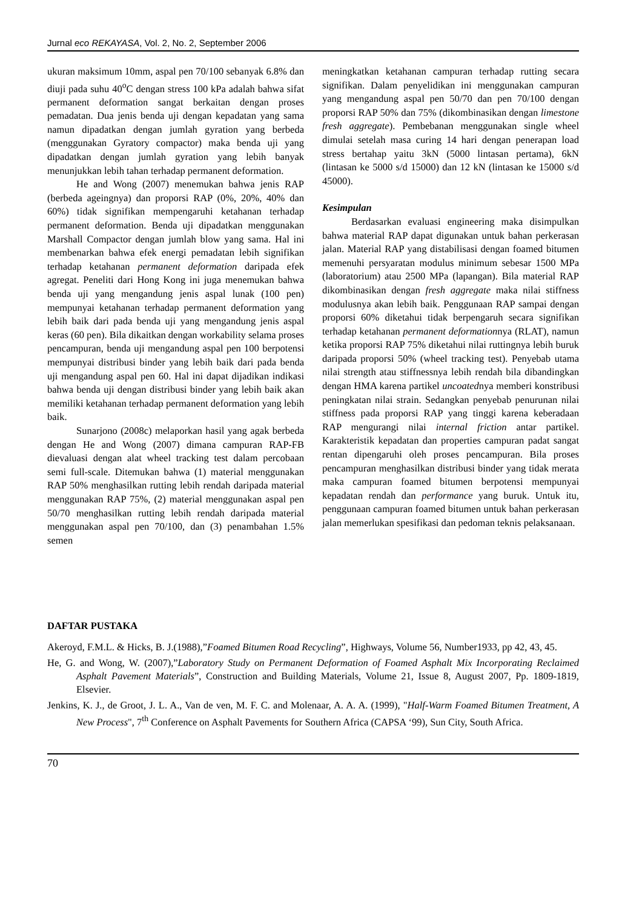Jurnal eco REKAYASA, Vol. 2, No. 2, September 2006
ukuran maksimum 10mm, aspal pen 70/100 sebanyak 6.8% dan diuji pada suhu 40<sup>o</sup>C dengan stress 100 kPa adalah bahwa sifat permanent deformation sangat berkaitan dengan proses pemadatan. Dua jenis benda uji dengan kepadatan yang sama namun dipadatkan dengan jumlah gyration yang berbeda (menggunakan Gyratory compactor) maka benda uji yang dipadatkan dengan jumlah gyration yang lebih banyak menunjukkan lebih tahan terhadap permanent deformation.
He and Wong (2007) menemukan bahwa jenis RAP (berbeda ageingnya) dan proporsi RAP (0%, 20%, 40% dan 60%) tidak signifikan mempengaruhi ketahanan terhadap permanent deformation. Benda uji dipadatkan menggunakan Marshall Compactor dengan jumlah blow yang sama. Hal ini membenarkan bahwa efek energi pemadatan lebih signifikan terhadap ketahanan permanent deformation daripada efek agregat. Peneliti dari Hong Kong ini juga menemukan bahwa benda uji yang mengandung jenis aspal lunak (100 pen) mempunyai ketahanan terhadap permanent deformation yang lebih baik dari pada benda uji yang mengandung jenis aspal keras (60 pen). Bila dikaitkan dengan workability selama proses pencampuran, benda uji mengandung aspal pen 100 berpotensi mempunyai distribusi binder yang lebih baik dari pada benda uji mengandung aspal pen 60. Hal ini dapat dijadikan indikasi bahwa benda uji dengan distribusi binder yang lebih baik akan memiliki ketahanan terhadap permanent deformation yang lebih baik.
Sunarjono (2008c) melaporkan hasil yang agak berbeda dengan He and Wong (2007) dimana campuran RAP-FB dievaluasi dengan alat wheel tracking test dalam percobaan semi full-scale. Ditemukan bahwa (1) material menggunakan RAP 50% menghasilkan rutting lebih rendah daripada material menggunakan RAP 75%, (2) material menggunakan aspal pen 50/70 menghasilkan rutting lebih rendah daripada material menggunakan aspal pen 70/100, dan (3) penambahan 1.5% semen
meningkatkan ketahanan campuran terhadap rutting secara signifikan. Dalam penyelidikan ini menggunakan campuran yang mengandung aspal pen 50/70 dan pen 70/100 dengan proporsi RAP 50% dan 75% (dikombinasikan dengan limestone fresh aggregate). Pembebanan menggunakan single wheel dimulai setelah masa curing 14 hari dengan penerapan load stress bertahap yaitu 3kN (5000 lintasan pertama), 6kN (lintasan ke 5000 s/d 15000) dan 12 kN (lintasan ke 15000 s/d 45000).
Kesimpulan
Berdasarkan evaluasi engineering maka disimpulkan bahwa material RAP dapat digunakan untuk bahan perkerasan jalan. Material RAP yang distabilisasi dengan foamed bitumen memenuhi persyaratan modulus minimum sebesar 1500 MPa (laboratorium) atau 2500 MPa (lapangan). Bila material RAP dikombinasikan dengan fresh aggregate maka nilai stiffness modulusnya akan lebih baik. Penggunaan RAP sampai dengan proporsi 60% diketahui tidak berpengaruh secara signifikan terhadap ketahanan permanent deformationnya (RLAT), namun ketika proporsi RAP 75% diketahui nilai ruttingnya lebih buruk daripada proporsi 50% (wheel tracking test). Penyebab utama nilai strength atau stiffnessnya lebih rendah bila dibandingkan dengan HMA karena partikel uncoatednya memberi konstribusi peningkatan nilai strain. Sedangkan penyebab penurunan nilai stiffness pada proporsi RAP yang tinggi karena keberadaan RAP mengurangi nilai internal friction antar partikel. Karakteristik kepadatan dan properties campuran padat sangat rentan dipengaruhi oleh proses pencampuran. Bila proses pencampuran menghasilkan distribusi binder yang tidak merata maka campuran foamed bitumen berpotensi mempunyai kepadatan rendah dan performance yang buruk. Untuk itu, penggunaan campuran foamed bitumen untuk bahan perkerasan jalan memerlukan spesifikasi dan pedoman teknis pelaksanaan.
DAFTAR PUSTAKA
Akeroyd, F.M.L. & Hicks, B. J.(1988),”Foamed Bitumen Road Recycling”, Highways, Volume 56, Number1933, pp 42, 43, 45.
He, G. and Wong, W. (2007),”Laboratory Study on Permanent Deformation of Foamed Asphalt Mix Incorporating Reclaimed Asphalt Pavement Materials”, Construction and Building Materials, Volume 21, Issue 8, August 2007, Pp. 1809-1819, Elsevier.
Jenkins, K. J., de Groot, J. L. A., Van de ven, M. F. C. and Molenaar, A. A. A. (1999), "Half-Warm Foamed Bitumen Treatment, A New Process", 7<sup>th</sup> Conference on Asphalt Pavements for Southern Africa (CAPSA ‘99), Sun City, South Africa.
70